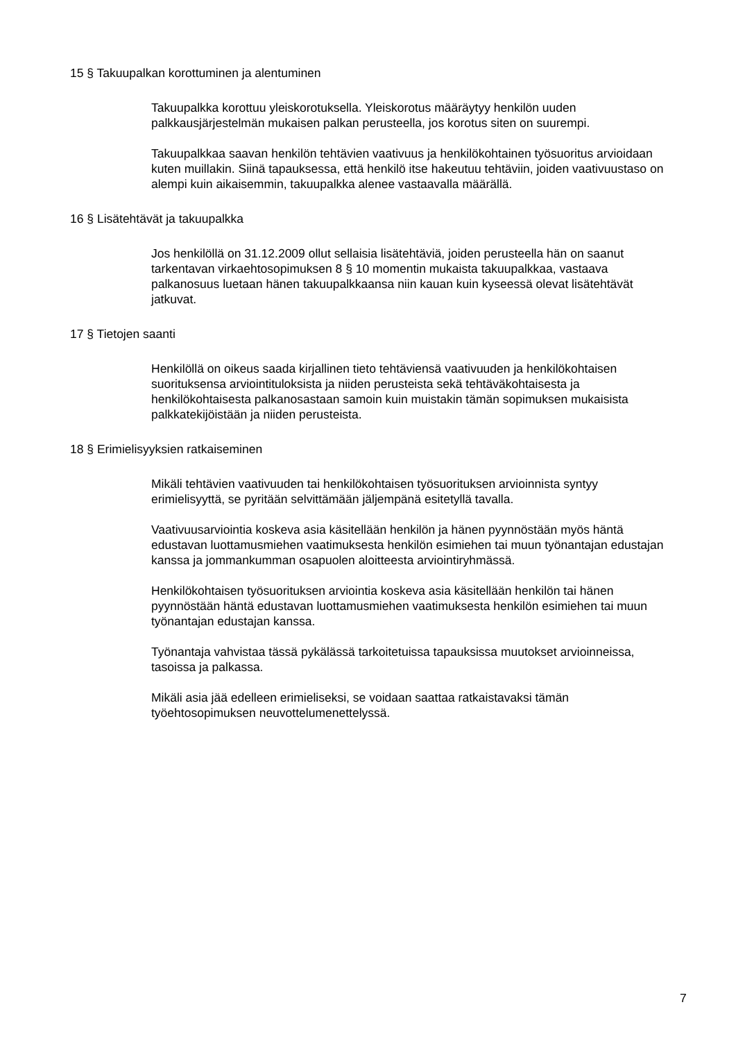15 § Takuupalkan korottuminen ja alentuminen
Takuupalkka korottuu yleiskorotuksella. Yleiskorotus määräytyy henkilön uuden palkkausjärjestelmän mukaisen palkan perusteella, jos korotus siten on suurempi.
Takuupalkkaa saavan henkilön tehtävien vaativuus ja henkilökohtainen työsuoritus arvioidaan kuten muillakin. Siinä tapauksessa, että henkilö itse hakeutuu tehtäviin, joiden vaativuustaso on alempi kuin aikaisemmin, takuupalkka alenee vastaavalla määrällä.
16 § Lisätehtävät ja takuupalkka
Jos henkilöllä on 31.12.2009 ollut sellaisia lisätehtäviä, joiden perusteella hän on saanut tarkentavan virkaehtosopimuksen 8 § 10 momentin mukaista takuupalkkaa, vastaava palkanosuus luetaan hänen takuupalkkaansa niin kauan kuin kyseessä olevat lisätehtävät jatkuvat.
17 § Tietojen saanti
Henkilöllä on oikeus saada kirjallinen tieto tehtäviensä vaativuuden ja henkilökohtaisen suorituksensa arviointituloksista ja niiden perusteista sekä tehtäväkohtaisesta ja henkilökohtaisesta palkanosastaan samoin kuin muistakin tämän sopimuksen mukaisista palkkatekijöistään ja niiden perusteista.
18 § Erimielisyyksien ratkaiseminen
Mikäli tehtävien vaativuuden tai henkilökohtaisen työsuorituksen arvioinnista syntyy erimielisyyttä, se pyritään selvittämään jäljempänä esitetyllä tavalla.
Vaativuusarviointia koskeva asia käsitellään henkilön ja hänen pyynnöstään myös häntä edustavan luottamusmiehen vaatimuksesta henkilön esimiehen tai muun työnantajan edustajan kanssa ja jommankumman osapuolen aloitteesta arviointiryhmässä.
Henkilökohtaisen työsuorituksen arviointia koskeva asia käsitellään henkilön tai hänen pyynnöstään häntä edustavan luottamusmiehen vaatimuksesta henkilön esimiehen tai muun työnantajan edustajan kanssa.
Työnantaja vahvistaa tässä pykälässä tarkoitetuissa tapauksissa muutokset arvioinneissa, tasoissa ja palkassa.
Mikäli asia jää edelleen erimieliseksi, se voidaan saattaa ratkaistavaksi tämän työehtosopimuksen neuvottelumenettelyssä.
7